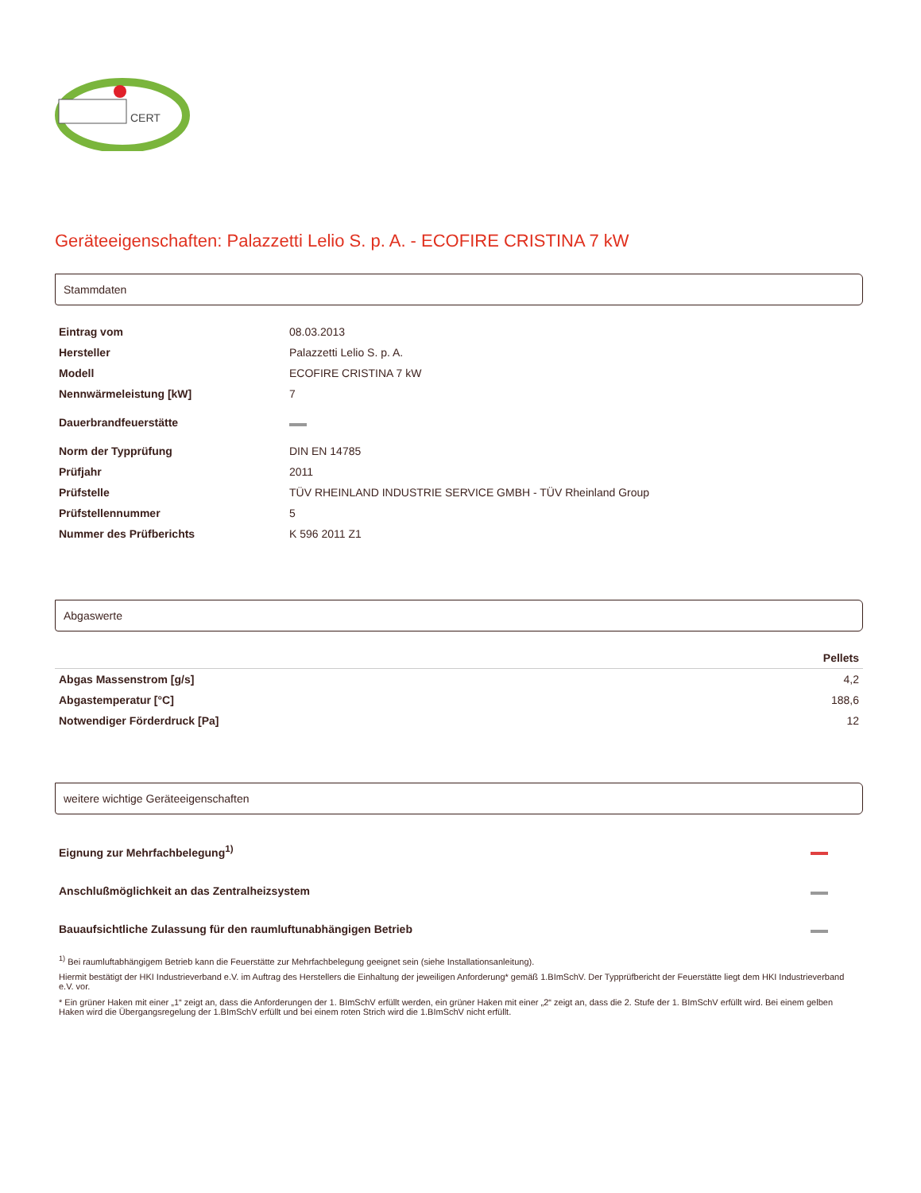CERT
Geräteeigenschaften: Palazzetti Lelio S. p. A. - ECOFIRE CRISTINA 7 kW
Stammdaten
| Eintrag vom | 08.03.2013 |
| Hersteller | Palazzetti Lelio S. p. A. |
| Modell | ECOFIRE CRISTINA 7 kW |
| Nennwärmeleistung [kW] | 7 |
| Dauerbrandfeuerstätte | |
| Norm der Typprüfung | DIN EN 14785 |
| Prüfjahr | 2011 |
| Prüfstelle | TÜV RHEINLAND INDUSTRIE SERVICE GMBH - TÜV Rheinland Group |
| Prüfstellennummer | 5 |
| Nummer des Prüfberichts | K 596 2011 Z1 |
Abgaswerte
| | Pellets |
| --- | --- |
| Abgas Massenstrom [g/s] | 4,2 |
| Abgastemperatur [°C] | 188,6 |
| Notwendiger Förderdruck [Pa] | 12 |
weitere wichtige Geräteeigenschaften
| Eignung zur Mehrfachbelegung<sup>1)</sup> | |
| Anschlußmöglichkeit an das Zentralheizsystem | |
| Bauaufsichtliche Zulassung für den raumluftunabhängigen Betrieb | |
<sup>1)</sup> Bei raumluftabhängigem Betrieb kann die Feuerstätte zur Mehrfachbelegung geeignet sein (siehe Installationsanleitung).
Hiermit bestätigt der HKI Industrieverband e.V. im Auftrag des Herstellers die Einhaltung der jeweiligen Anforderung* gemäß 1.BImSchV. Der Typprüfbericht der Feuerstätte liegt dem HKI Industrieverband e.V. vor.
* Ein grüner Haken mit einer „1“ zeigt an, dass die Anforderungen der 1. BImSchV erfüllt werden, ein grüner Haken mit einer „2“ zeigt an, dass die 2. Stufe der 1. BImSchV erfüllt wird. Bei einem gelben Haken wird die Übergangsregelung der 1.BImSchV erfüllt und bei einem roten Strich wird die 1.BImSchV nicht erfüllt.